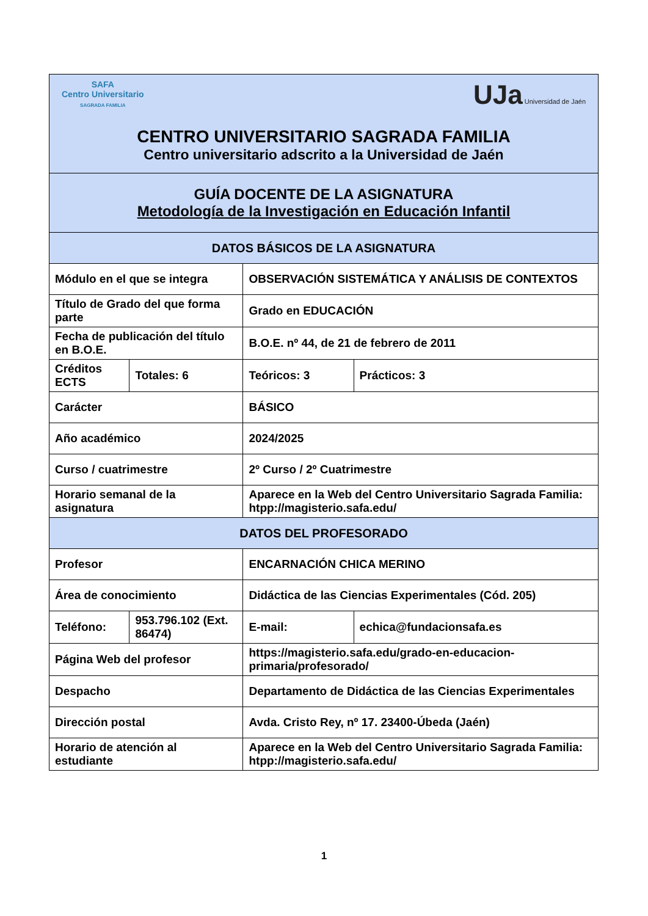| SAFA Centro Universitario SAGRADA FAMILIA UJa Universidad de Jaén CENTRO UNIVERSITARIO SAGRADA FAMILIA Centro universitario adscrito a la Universidad de Jaén | | | | | |
| GUÍA DOCENTE DE LA ASIGNATURA Metodología de la Investigación en Educación Infantil | | | | | |
| DATOS BÁSICOS DE LA ASIGNATURA | | | | | |
| Módulo en el que se integra | | | OBSERVACIÓN SISTEMÁTICA Y ANÁLISIS DE CONTEXTOS | | |
| Título de Grado del que forma parte | | | Grado en EDUCACIÓN | | |
| Fecha de publicación del título en B.O.E. | | | B.O.E. nº 44, de 21 de febrero de 2011 | | |
| Créditos ECTS | | Totales: 6 | Teóricos: 3 | | Prácticos: 3 |
| Carácter | | | BÁSICO | | |
| Año académico | | | 2024/2025 | | |
| Curso / cuatrimestre | | | 2º Curso / 2º Cuatrimestre | | |
| Horario semanal de la asignatura | | | Aparece en la Web del Centro Universitario Sagrada Familia: htpp://magisterio.safa.edu/ | | |
| DATOS DEL PROFESORADO | | | | | |
| Profesor | | | ENCARNACIÓN CHICA MERINO | | |
| Área de conocimiento | | | Didáctica de las Ciencias Experimentales (Cód. 205) | | |
| Teléfono: | 953.796.102 (Ext. 86474) | | E-mail: | echica@fundacionsafa.es | |
| Página Web del profesor | | | https://magisterio.safa.edu/grado-en-educacion-primaria/profesorado/ | | |
| Despacho | | | Departamento de Didáctica de las Ciencias Experimentales | | |
| Dirección postal | | | Avda. Cristo Rey, nº 17. 23400-Úbeda (Jaén) | | |
| Horario de atención al estudiante | | | Aparece en la Web del Centro Universitario Sagrada Familia: htpp://magisterio.safa.edu/ | | |
1